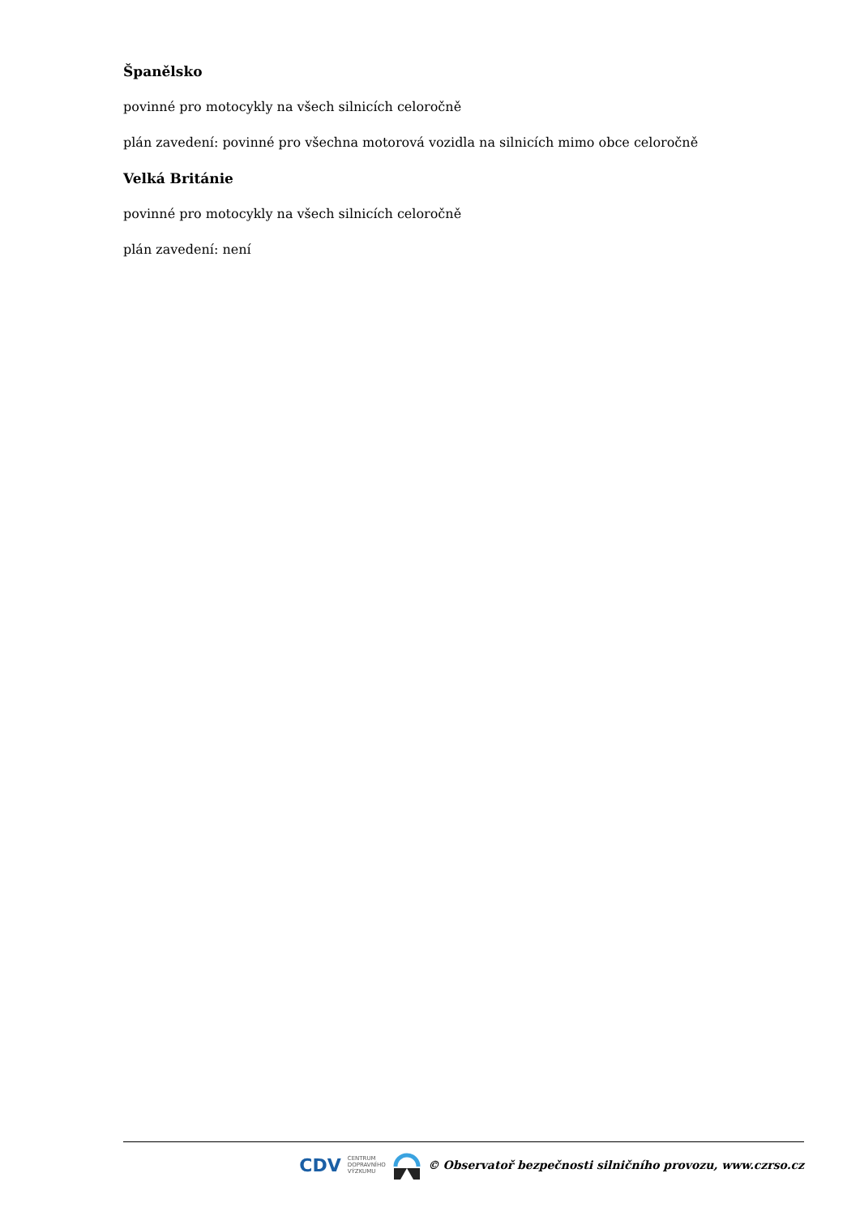Španělsko
povinné pro motocykly na všech silnicích celoročně
plán zavedení: povinné pro všechna motorová vozidla na silnicích mimo obce celoročně
Velká Británie
povinné pro motocykly na všech silnicích celoročně
plán zavedení: není
CDV CENTRUM
DOPRAVNÍHO
VÝZKUMU © Observatoř bezpečnosti silničního provozu, www.czrso.cz